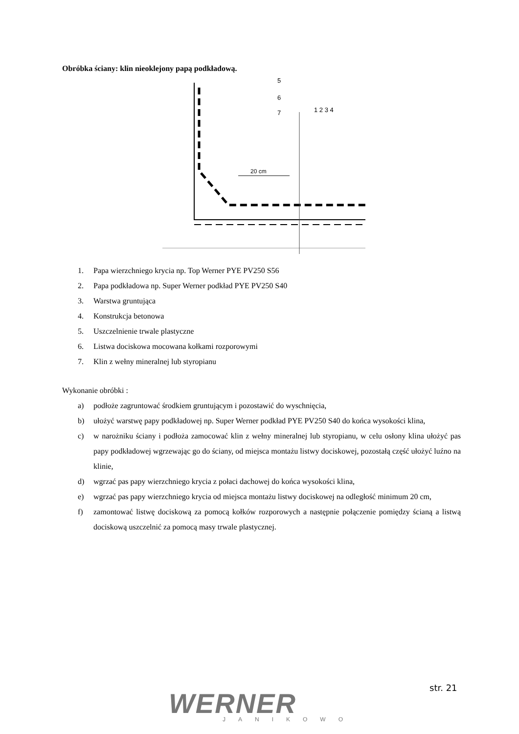Obróbka ściany: klin nieoklejony papą podkładową.
20 cm
5
6
7
1 2 3 4
1. Papa wierzchniego krycia np. Top Werner PYE PV250 S56
2. Papa podkładowa np. Super Werner podkład PYE PV250 S40
3. Warstwa gruntująca
4. Konstrukcja betonowa
5. Uszczelnienie trwale plastyczne
6. Listwa dociskowa mocowana kołkami rozporowymi
7. Klin z wełny mineralnej lub styropianu
Wykonanie obróbki :
a) podłoże zagruntować środkiem gruntującym i pozostawić do wyschnięcia,
b) ułożyć warstwę papy podkładowej np. Super Werner podkład PYE PV250 S40 do końca wysokości klina,
c) w narożniku ściany i podłoża zamocować klin z wełny mineralnej lub styropianu, w celu osłony klina ułożyć pas papy podkładowej wgrzewając go do ściany, od miejsca montażu listwy dociskowej, pozostałą część ułożyć luźno na klinie,
d) wgrzać pas papy wierzchniego krycia z połaci dachowej do końca wysokości klina,
e) wgrzać pas papy wierzchniego krycia od miejsca montażu listwy dociskowej na odległość minimum 20 cm,
f) zamontować listwę dociskową za pomocą kołków rozporowych a następnie połączenie pomiędzy ścianą a listwą dociskową uszczelnić za pomocą masy trwale plastycznej.
WERNER JANIKOWO
str. 21